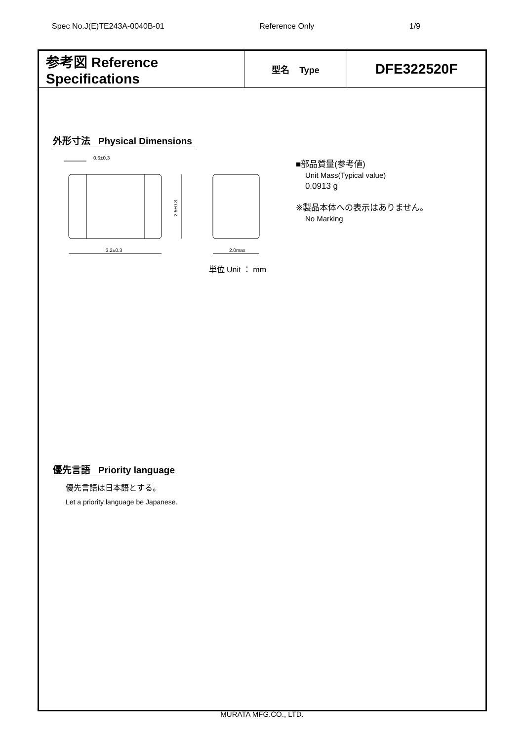Spec No.J(E)TE243A-0040B-01 Reference Only 1/9
| 参考図 Reference Specifications | 型名 Type | DFE322520F |
外形寸法 Physical Dimensions
0.6±0.3
3.2±0.3
2.0max
2.5±0.3
単位 Unit ： mm
■部品質量(参考値)
Unit Mass(Typical value)
0.0913 g
※製品本体への表示はありません。
No Marking
優先言語 Priority language
優先言語は日本語とする。
Let a priority language be Japanese.
MURATA MFG.CO., LTD.